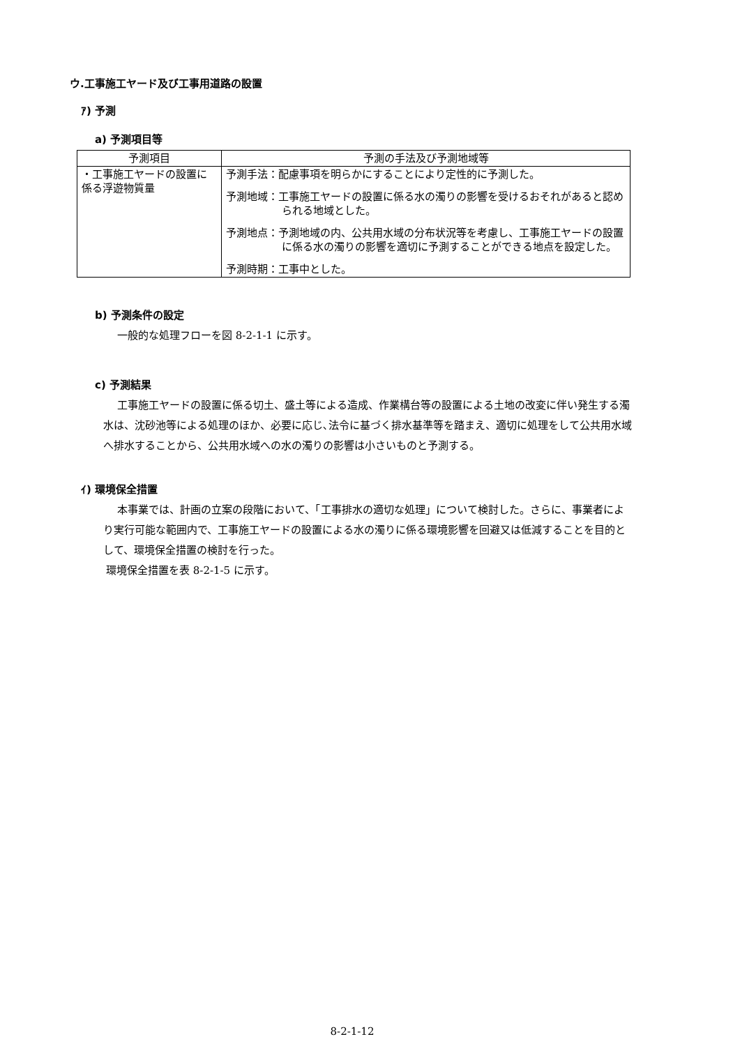ウ.工事施工ヤード及び工事用道路の設置
ｱ) 予測
a) 予測項目等
| 予測項目 | 予測の手法及び予測地域等 |
| --- | --- |
| ・工事施工ヤードの設置に係る浮遊物質量 | 予測手法：配慮事項を明らかにすることにより定性的に予測した。 予測地域：工事施工ヤードの設置に係る水の濁りの影響を受けるおそれがあると認められる地域とした。 予測地点：予測地域の内、公共用水域の分布状況等を考慮し、工事施工ヤードの設置に係る水の濁りの影響を適切に予測することができる地点を設定した。 予測時期：工事中とした。 |
b) 予測条件の設定
一般的な処理フローを図 8-2-1-1 に示す。
c) 予測結果
工事施工ヤードの設置に係る切土、盛土等による造成、作業構台等の設置による土地の改変に伴い発生する濁水は、沈砂池等による処理のほか、必要に応じ､法令に基づく排水基準等を踏まえ、適切に処理をして公共用水域へ排水することから、公共用水域への水の濁りの影響は小さいものと予測する。
ｲ) 環境保全措置
本事業では、計画の立案の段階において、「工事排水の適切な処理」について検討した。さらに、事業者により実行可能な範囲内で、工事施工ヤードの設置による水の濁りに係る環境影響を回避又は低減することを目的として、環境保全措置の検討を行った。
環境保全措置を表 8-2-1-5 に示す。
8-2-1-12